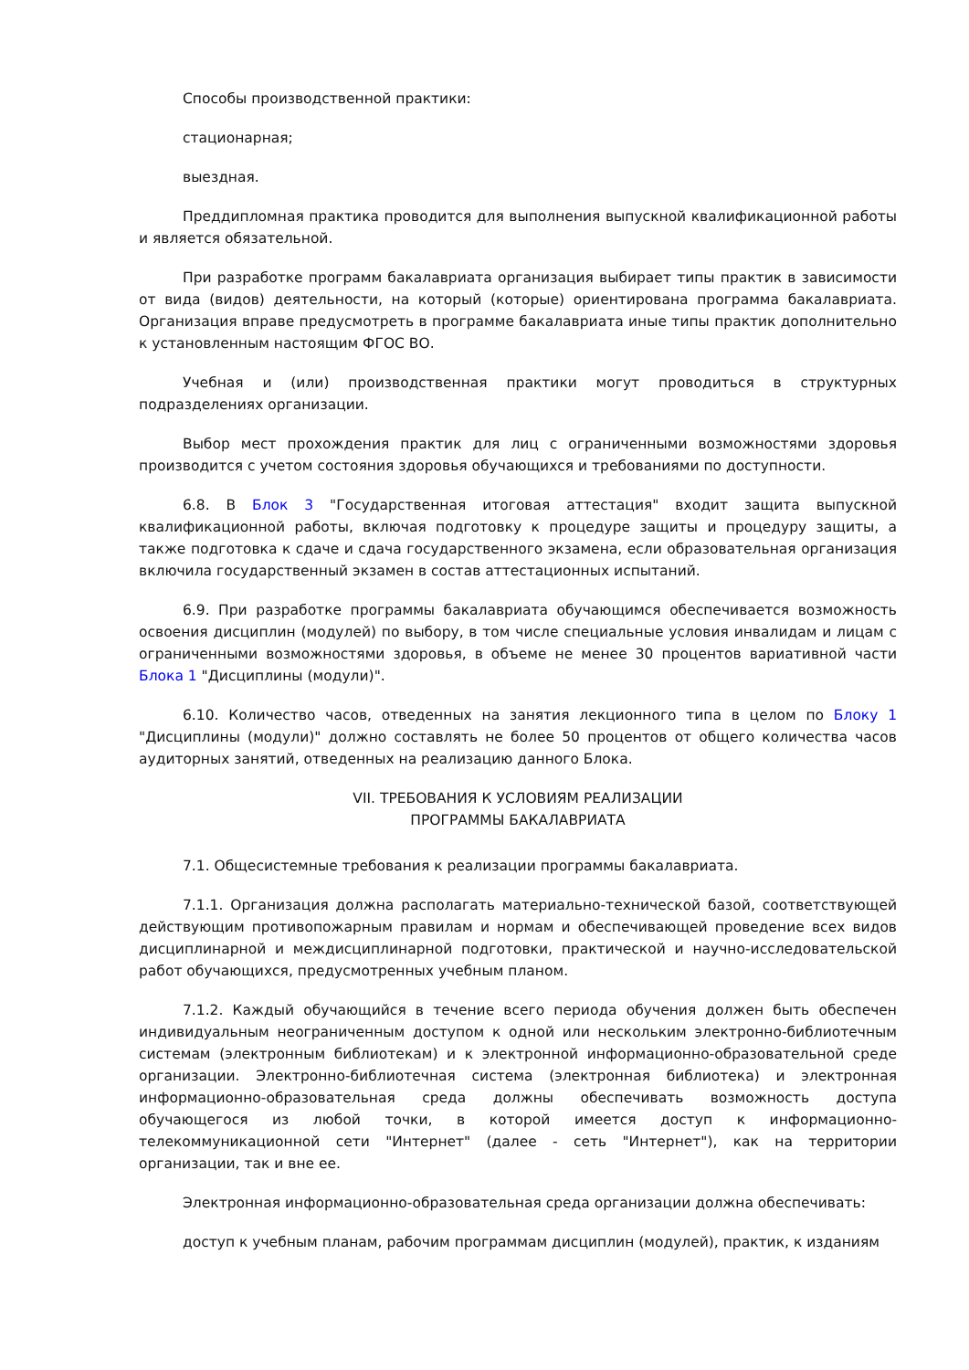Способы производственной практики:
стационарная;
выездная.
Преддипломная практика проводится для выполнения выпускной квалификационной работы и является обязательной.
При разработке программ бакалавриата организация выбирает типы практик в зависимости от вида (видов) деятельности, на который (которые) ориентирована программа бакалавриата. Организация вправе предусмотреть в программе бакалавриата иные типы практик дополнительно к установленным настоящим ФГОС ВО.
Учебная и (или) производственная практики могут проводиться в структурных подразделениях организации.
Выбор мест прохождения практик для лиц с ограниченными возможностями здоровья производится с учетом состояния здоровья обучающихся и требованиями по доступности.
6.8. В Блок 3 "Государственная итоговая аттестация" входит защита выпускной квалификационной работы, включая подготовку к процедуре защиты и процедуру защиты, а также подготовка к сдаче и сдача государственного экзамена, если образовательная организация включила государственный экзамен в состав аттестационных испытаний.
6.9. При разработке программы бакалавриата обучающимся обеспечивается возможность освоения дисциплин (модулей) по выбору, в том числе специальные условия инвалидам и лицам с ограниченными возможностями здоровья, в объеме не менее 30 процентов вариативной части Блока 1 "Дисциплины (модули)".
6.10. Количество часов, отведенных на занятия лекционного типа в целом по Блоку 1 "Дисциплины (модули)" должно составлять не более 50 процентов от общего количества часов аудиторных занятий, отведенных на реализацию данного Блока.
VII. ТРЕБОВАНИЯ К УСЛОВИЯМ РЕАЛИЗАЦИИ
ПРОГРАММЫ БАКАЛАВРИАТА
7.1. Общесистемные требования к реализации программы бакалавриата.
7.1.1. Организация должна располагать материально-технической базой, соответствующей действующим противопожарным правилам и нормам и обеспечивающей проведение всех видов дисциплинарной и междисциплинарной подготовки, практической и научно-исследовательской работ обучающихся, предусмотренных учебным планом.
7.1.2. Каждый обучающийся в течение всего периода обучения должен быть обеспечен индивидуальным неограниченным доступом к одной или нескольким электронно-библиотечным системам (электронным библиотекам) и к электронной информационно-образовательной среде организации. Электронно-библиотечная система (электронная библиотека) и электронная информационно-образовательная среда должны обеспечивать возможность доступа обучающегося из любой точки, в которой имеется доступ к информационно-телекоммуникационной сети "Интернет" (далее - сеть "Интернет"), как на территории организации, так и вне ее.
Электронная информационно-образовательная среда организации должна обеспечивать:
доступ к учебным планам, рабочим программам дисциплин (модулей), практик, к изданиям